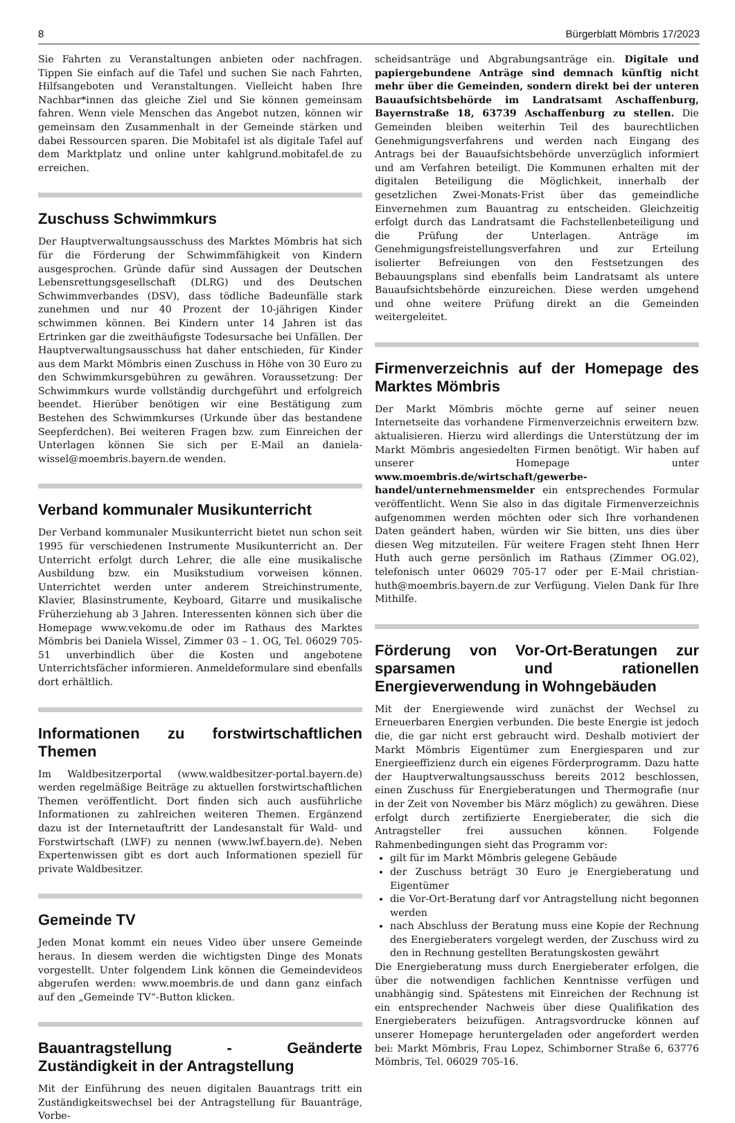8 Bürgerblatt Mömbris 17/2023
Sie Fahrten zu Veranstaltungen anbieten oder nachfragen. Tippen Sie einfach auf die Tafel und suchen Sie nach Fahrten, Hilfsangeboten und Veranstaltungen. Vielleicht haben Ihre Nachbar*innen das gleiche Ziel und Sie können gemeinsam fahren. Wenn viele Menschen das Angebot nutzen, können wir gemeinsam den Zusammenhalt in der Gemeinde stärken und dabei Ressourcen sparen. Die Mobitafel ist als digitale Tafel auf dem Marktplatz und online unter kahlgrund.mobitafel.de zu erreichen.
Zuschuss Schwimmkurs
Der Hauptverwaltungsausschuss des Marktes Mömbris hat sich für die Förderung der Schwimmfähigkeit von Kindern ausgesprochen. Gründe dafür sind Aussagen der Deutschen Lebensrettungsgesellschaft (DLRG) und des Deutschen Schwimmverbandes (DSV), dass tödliche Badeunfälle stark zunehmen und nur 40 Prozent der 10-jährigen Kinder schwimmen können. Bei Kindern unter 14 Jahren ist das Ertrinken gar die zweithäufigste Todesursache bei Unfällen. Der Hauptverwaltungsausschuss hat daher entschieden, für Kinder aus dem Markt Mömbris einen Zuschuss in Höhe von 30 Euro zu den Schwimmkursgebühren zu gewähren. Voraussetzung: Der Schwimmkurs wurde vollständig durchgeführt und erfolgreich beendet. Hierüber benötigen wir eine Bestätigung zum Bestehen des Schwimmkurses (Urkunde über das bestandene Seepferdchen). Bei weiteren Fragen bzw. zum Einreichen der Unterlagen können Sie sich per E-Mail an daniela-wissel@moembris.bayern.de wenden.
Verband kommunaler Musikunterricht
Der Verband kommunaler Musikunterricht bietet nun schon seit 1995 für verschiedenen Instrumente Musikunterricht an. Der Unterricht erfolgt durch Lehrer, die alle eine musikalische Ausbildung bzw. ein Musikstudium vorweisen können. Unterrichtet werden unter anderem Streichinstrumente, Klavier, Blasinstrumente, Keyboard, Gitarre und musikalische Früherziehung ab 3 Jahren. Interessenten können sich über die Homepage www.vekomu.de oder im Rathaus des Marktes Mömbris bei Daniela Wissel, Zimmer 03 – 1. OG, Tel. 06029 705-51 unverbindlich über die Kosten und angebotene Unterrichtsfächer informieren. Anmeldeformulare sind ebenfalls dort erhältlich.
Informationen zu forstwirtschaftlichen Themen
Im Waldbesitzerportal (www.waldbesitzer-portal.bayern.de) werden regelmäßige Beiträge zu aktuellen forstwirtschaftlichen Themen veröffentlicht. Dort finden sich auch ausführliche Informationen zu zahlreichen weiteren Themen. Ergänzend dazu ist der Internetauftritt der Landesanstalt für Wald- und Forstwirtschaft (LWF) zu nennen (www.lwf.bayern.de). Neben Expertenwissen gibt es dort auch Informationen speziell für private Waldbesitzer.
Gemeinde TV
Jeden Monat kommt ein neues Video über unsere Gemeinde heraus. In diesem werden die wichtigsten Dinge des Monats vorgestellt. Unter folgendem Link können die Gemeindevideos abgerufen werden: www.moembris.de und dann ganz einfach auf den „Gemeinde TV“-Button klicken.
Bauantragstellung - Geänderte Zuständigkeit in der Antragstellung
Mit der Einführung des neuen digitalen Bauantrags tritt ein Zuständigkeitswechsel bei der Antragstellung für Bauanträge, Vorbe-
scheidsanträge und Abgrabungsanträge ein. Digitale und papiergebundene Anträge sind demnach künftig nicht mehr über die Gemeinden, sondern direkt bei der unteren Bauaufsichtsbehörde im Landratsamt Aschaffenburg, Bayernstraße 18, 63739 Aschaffenburg zu stellen. Die Gemeinden bleiben weiterhin Teil des baurechtlichen Genehmigungsverfahrens und werden nach Eingang des Antrags bei der Bauaufsichtsbehörde unverzüglich informiert und am Verfahren beteiligt. Die Kommunen erhalten mit der digitalen Beteiligung die Möglichkeit, innerhalb der gesetzlichen Zwei-Monats-Frist über das gemeindliche Einvernehmen zum Bauantrag zu entscheiden. Gleichzeitig erfolgt durch das Landratsamt die Fachstellenbeteiligung und die Prüfung der Unterlagen. Anträge im Genehmigungsfreistellungsverfahren und zur Erteilung isolierter Befreiungen von den Festsetzungen des Bebauungsplans sind ebenfalls beim Landratsamt als untere Bauaufsichtsbehörde einzureichen. Diese werden umgehend und ohne weitere Prüfung direkt an die Gemeinden weitergeleitet.
Firmenverzeichnis auf der Homepage des Marktes Mömbris
Der Markt Mömbris möchte gerne auf seiner neuen Internetseite das vorhandene Firmenverzeichnis erweitern bzw. aktualisieren. Hierzu wird allerdings die Unterstützung der im Markt Mömbris angesiedelten Firmen benötigt. Wir haben auf unserer Homepage unter www.moembris.de/wirtschaft/gewerbe-handel/unternehmensmelder ein entsprechendes Formular veröffentlicht. Wenn Sie also in das digitale Firmenverzeichnis aufgenommen werden möchten oder sich Ihre vorhandenen Daten geändert haben, würden wir Sie bitten, uns dies über diesen Weg mitzuteilen. Für weitere Fragen steht Ihnen Herr Huth auch gerne persönlich im Rathaus (Zimmer OG.02), telefonisch unter 06029 705-17 oder per E-Mail christian-huth@moembris.bayern.de zur Verfügung. Vielen Dank für Ihre Mithilfe.
Förderung von Vor-Ort-Beratungen zur sparsamen und rationellen Energieverwendung in Wohngebäuden
Mit der Energiewende wird zunächst der Wechsel zu Erneuerbaren Energien verbunden. Die beste Energie ist jedoch die, die gar nicht erst gebraucht wird. Deshalb motiviert der Markt Mömbris Eigentümer zum Energiesparen und zur Energieeffizienz durch ein eigenes Förderprogramm. Dazu hatte der Hauptverwaltungsausschuss bereits 2012 beschlossen, einen Zuschuss für Energieberatungen und Thermografie (nur in der Zeit von November bis März möglich) zu gewähren. Diese erfolgt durch zertifizierte Energieberater, die sich die Antragsteller frei aussuchen können. Folgende Rahmenbedingungen sieht das Programm vor:
gilt für im Markt Mömbris gelegene Gebäude
der Zuschuss beträgt 30 Euro je Energieberatung und Eigentümer
die Vor-Ort-Beratung darf vor Antragstellung nicht begonnen werden
nach Abschluss der Beratung muss eine Kopie der Rechnung des Energieberaters vorgelegt werden, der Zuschuss wird zu den in Rechnung gestellten Beratungskosten gewährt
Die Energieberatung muss durch Energieberater erfolgen, die über die notwendigen fachlichen Kenntnisse verfügen und unabhängig sind. Spätestens mit Einreichen der Rechnung ist ein entsprechender Nachweis über diese Qualifikation des Energieberaters beizufügen. Antragsvordrucke können auf unserer Homepage heruntergeladen oder angefordert werden bei: Markt Mömbris, Frau Lopez, Schimborner Straße 6, 63776 Mömbris, Tel. 06029 705-16.